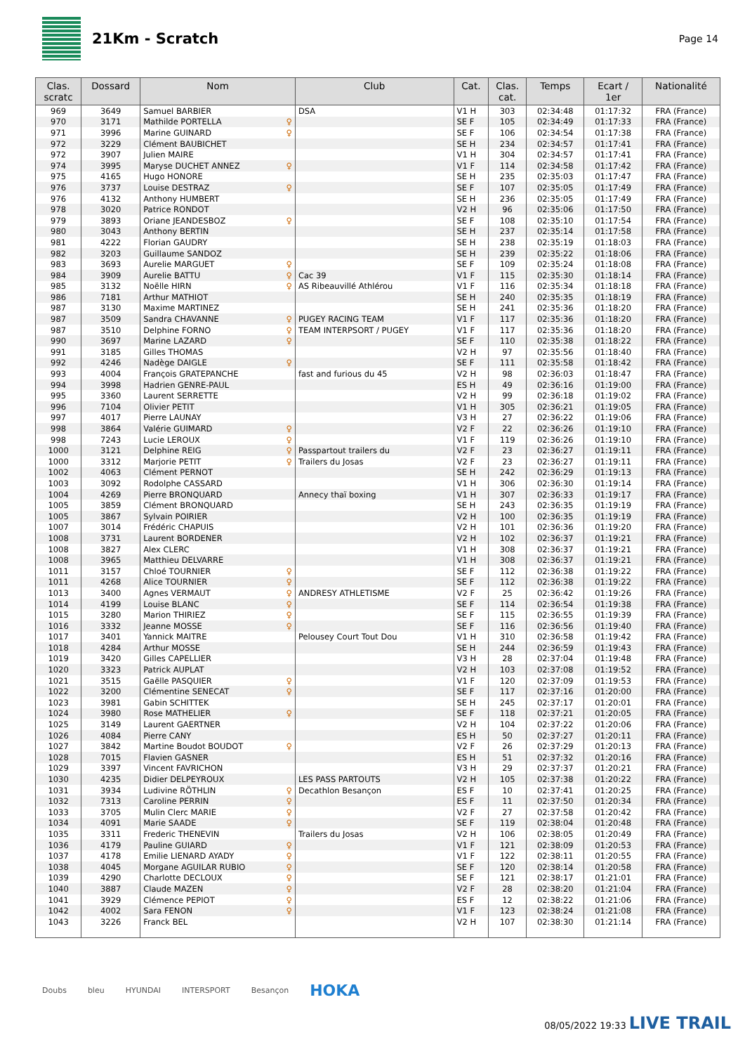21Km - Scratch
Page 14
| Clas. scratc | Dossard | Nom | Club | Cat. | Clas. cat. | Temps | Ecart / 1er | Nationalité |
| --- | --- | --- | --- | --- | --- | --- | --- | --- |
| 969 | 3649 | Samuel BARBIER | DSA | V1 H | 303 | 02:34:48 | 01:17:32 | FRA (France) |
| 970 | 3171 | Mathilde PORTELLA ♀ | | SE F | 105 | 02:34:49 | 01:17:33 | FRA (France) |
| 971 | 3996 | Marine GUINARD ♀ | | SE F | 106 | 02:34:54 | 01:17:38 | FRA (France) |
| 972 | 3229 | Clément BAUBICHET | | SE H | 234 | 02:34:57 | 01:17:41 | FRA (France) |
| 972 | 3907 | Julien MAIRE | | V1 H | 304 | 02:34:57 | 01:17:41 | FRA (France) |
| 974 | 3995 | Maryse DUCHET ANNEZ ♀ | | V1 F | 114 | 02:34:58 | 01:17:42 | FRA (France) |
| 975 | 4165 | Hugo HONORE | | SE H | 235 | 02:35:03 | 01:17:47 | FRA (France) |
| 976 | 3737 | Louise DESTRAZ ♀ | | SE F | 107 | 02:35:05 | 01:17:49 | FRA (France) |
| 976 | 4132 | Anthony HUMBERT | | SE H | 236 | 02:35:05 | 01:17:49 | FRA (France) |
| 978 | 3020 | Patrice RONDOT | | V2 H | 96 | 02:35:06 | 01:17:50 | FRA (France) |
| 979 | 3893 | Oriane JEANDESBOZ ♀ | | SE F | 108 | 02:35:10 | 01:17:54 | FRA (France) |
| 980 | 3043 | Anthony BERTIN | | SE H | 237 | 02:35:14 | 01:17:58 | FRA (France) |
| 981 | 4222 | Florian GAUDRY | | SE H | 238 | 02:35:19 | 01:18:03 | FRA (France) |
| 982 | 3203 | Guillaume SANDOZ | | SE H | 239 | 02:35:22 | 01:18:06 | FRA (France) |
| 983 | 3693 | Aurelie MARGUET ♀ | | SE F | 109 | 02:35:24 | 01:18:08 | FRA (France) |
| 984 | 3909 | Aurelie BATTU ♀ | Cac 39 | V1 F | 115 | 02:35:30 | 01:18:14 | FRA (France) |
| 985 | 3132 | Noëlle HIRN ♀ | AS Ribeauvillé Athlérou | V1 F | 116 | 02:35:34 | 01:18:18 | FRA (France) |
| 986 | 7181 | Arthur MATHIOT | | SE H | 240 | 02:35:35 | 01:18:19 | FRA (France) |
| 987 | 3130 | Maxime MARTINEZ | | SE H | 241 | 02:35:36 | 01:18:20 | FRA (France) |
| 987 | 3509 | Sandra CHAVANNE ♀ | PUGEY RACING TEAM | V1 F | 117 | 02:35:36 | 01:18:20 | FRA (France) |
| 987 | 3510 | Delphine FORNO ♀ | TEAM INTERPSORT / PUGEY | V1 F | 117 | 02:35:36 | 01:18:20 | FRA (France) |
| 990 | 3697 | Marine LAZARD ♀ | | SE F | 110 | 02:35:38 | 01:18:22 | FRA (France) |
| 991 | 3185 | Gilles THOMAS | | V2 H | 97 | 02:35:56 | 01:18:40 | FRA (France) |
| 992 | 4246 | Nadège DAIGLE ♀ | | SE F | 111 | 02:35:58 | 01:18:42 | FRA (France) |
| 993 | 4004 | François GRATEPANCHE | fast and furious du 45 | V2 H | 98 | 02:36:03 | 01:18:47 | FRA (France) |
| 994 | 3998 | Hadrien GENRE-PAUL | | ES H | 49 | 02:36:16 | 01:19:00 | FRA (France) |
| 995 | 3360 | Laurent SERRETTE | | V2 H | 99 | 02:36:18 | 01:19:02 | FRA (France) |
| 996 | 7104 | Olivier PETIT | | V1 H | 305 | 02:36:21 | 01:19:05 | FRA (France) |
| 997 | 4017 | Pierre LAUNAY | | V3 H | 27 | 02:36:22 | 01:19:06 | FRA (France) |
| 998 | 3864 | Valérie GUIMARD ♀ | | V2 F | 22 | 02:36:26 | 01:19:10 | FRA (France) |
| 998 | 7243 | Lucie LEROUX ♀ | | V1 F | 119 | 02:36:26 | 01:19:10 | FRA (France) |
| 1000 | 3121 | Delphine REIG ♀ | Passpartout trailers du | V2 F | 23 | 02:36:27 | 01:19:11 | FRA (France) |
| 1000 | 3312 | Marjorie PETIT ♀ | Trailers du Josas | V2 F | 23 | 02:36:27 | 01:19:11 | FRA (France) |
| 1002 | 4063 | Clément PERNOT | | SE H | 242 | 02:36:29 | 01:19:13 | FRA (France) |
| 1003 | 3092 | Rodolphe CASSARD | | V1 H | 306 | 02:36:30 | 01:19:14 | FRA (France) |
| 1004 | 4269 | Pierre BRONQUARD | Annecy thaï boxing | V1 H | 307 | 02:36:33 | 01:19:17 | FRA (France) |
| 1005 | 3859 | Clément BRONQUARD | | SE H | 243 | 02:36:35 | 01:19:19 | FRA (France) |
| 1005 | 3867 | Sylvain POIRIER | | V2 H | 100 | 02:36:35 | 01:19:19 | FRA (France) |
| 1007 | 3014 | Frédéric CHAPUIS | | V2 H | 101 | 02:36:36 | 01:19:20 | FRA (France) |
| 1008 | 3731 | Laurent BORDENER | | V2 H | 102 | 02:36:37 | 01:19:21 | FRA (France) |
| 1008 | 3827 | Alex CLERC | | V1 H | 308 | 02:36:37 | 01:19:21 | FRA (France) |
| 1008 | 3965 | Matthieu DELVARRE | | V1 H | 308 | 02:36:37 | 01:19:21 | FRA (France) |
| 1011 | 3157 | Chloé TOURNIER ♀ | | SE F | 112 | 02:36:38 | 01:19:22 | FRA (France) |
| 1011 | 4268 | Alice TOURNIER ♀ | | SE F | 112 | 02:36:38 | 01:19:22 | FRA (France) |
| 1013 | 3400 | Agnes VERMAUT ♀ | ANDRESY ATHLETISME | V2 F | 25 | 02:36:42 | 01:19:26 | FRA (France) |
| 1014 | 4199 | Louise BLANC ♀ | | SE F | 114 | 02:36:54 | 01:19:38 | FRA (France) |
| 1015 | 3280 | Marion THIRIEZ ♀ | | SE F | 115 | 02:36:55 | 01:19:39 | FRA (France) |
| 1016 | 3332 | Jeanne MOSSE ♀ | | SE F | 116 | 02:36:56 | 01:19:40 | FRA (France) |
| 1017 | 3401 | Yannick MAITRE | Pelousey Court Tout Dou | V1 H | 310 | 02:36:58 | 01:19:42 | FRA (France) |
| 1018 | 4284 | Arthur MOSSE | | SE H | 244 | 02:36:59 | 01:19:43 | FRA (France) |
| 1019 | 3420 | Gilles CAPELLIER | | V3 H | 28 | 02:37:04 | 01:19:48 | FRA (France) |
| 1020 | 3323 | Patrick AUPLAT | | V2 H | 103 | 02:37:08 | 01:19:52 | FRA (France) |
| 1021 | 3515 | Gaëlle PASQUIER ♀ | | V1 F | 120 | 02:37:09 | 01:19:53 | FRA (France) |
| 1022 | 3200 | Clémentine SENECAT ♀ | | SE F | 117 | 02:37:16 | 01:20:00 | FRA (France) |
| 1023 | 3981 | Gabin SCHITTEK | | SE H | 245 | 02:37:17 | 01:20:01 | FRA (France) |
| 1024 | 3980 | Rose MATHELIER ♀ | | SE F | 118 | 02:37:21 | 01:20:05 | FRA (France) |
| 1025 | 3149 | Laurent GAERTNER | | V2 H | 104 | 02:37:22 | 01:20:06 | FRA (France) |
| 1026 | 4084 | Pierre CANY | | ES H | 50 | 02:37:27 | 01:20:11 | FRA (France) |
| 1027 | 3842 | Martine Boudot BOUDOT ♀ | | V2 F | 26 | 02:37:29 | 01:20:13 | FRA (France) |
| 1028 | 7015 | Flavien GASNER | | ES H | 51 | 02:37:32 | 01:20:16 | FRA (France) |
| 1029 | 3397 | Vincent FAVRICHON | | V3 H | 29 | 02:37:37 | 01:20:21 | FRA (France) |
| 1030 | 4235 | Didier DELPEYROUX | LES PASS PARTOUTS | V2 H | 105 | 02:37:38 | 01:20:22 | FRA (France) |
| 1031 | 3934 | Ludivine RÖTHLIN ♀ | Decathlon Besançon | ES F | 10 | 02:37:41 | 01:20:25 | FRA (France) |
| 1032 | 7313 | Caroline PERRIN ♀ | | ES F | 11 | 02:37:50 | 01:20:34 | FRA (France) |
| 1033 | 3705 | Mulin Clerc MARIE ♀ | | V2 F | 27 | 02:37:58 | 01:20:42 | FRA (France) |
| 1034 | 4091 | Marie SAADE ♀ | | SE F | 119 | 02:38:04 | 01:20:48 | FRA (France) |
| 1035 | 3311 | Frederic THENEVIN | Trailers du Josas | V2 H | 106 | 02:38:05 | 01:20:49 | FRA (France) |
| 1036 | 4179 | Pauline GUIARD ♀ | | V1 F | 121 | 02:38:09 | 01:20:53 | FRA (France) |
| 1037 | 4178 | Emilie LIENARD AYADY ♀ | | V1 F | 122 | 02:38:11 | 01:20:55 | FRA (France) |
| 1038 | 4045 | Morgane AGUILAR RUBIO ♀ | | SE F | 120 | 02:38:14 | 01:20:58 | FRA (France) |
| 1039 | 4290 | Charlotte DECLOUX ♀ | | SE F | 121 | 02:38:17 | 01:21:01 | FRA (France) |
| 1040 | 3887 | Claude MAZEN ♀ | | V2 F | 28 | 02:38:20 | 01:21:04 | FRA (France) |
| 1041 | 3929 | Clémence PEPIOT ♀ | | ES F | 12 | 02:38:22 | 01:21:06 | FRA (France) |
| 1042 | 4002 | Sara FENON ♀ | | V1 F | 123 | 02:38:24 | 01:21:08 | FRA (France) |
| 1043 | 3226 | Franck BEL | | V2 H | 107 | 02:38:30 | 01:21:14 | FRA (France) |
Doubs bleu HYUNDAI INTERSPORT Besançon HOKA
08/05/2022 19:33 LIVE TRAIL